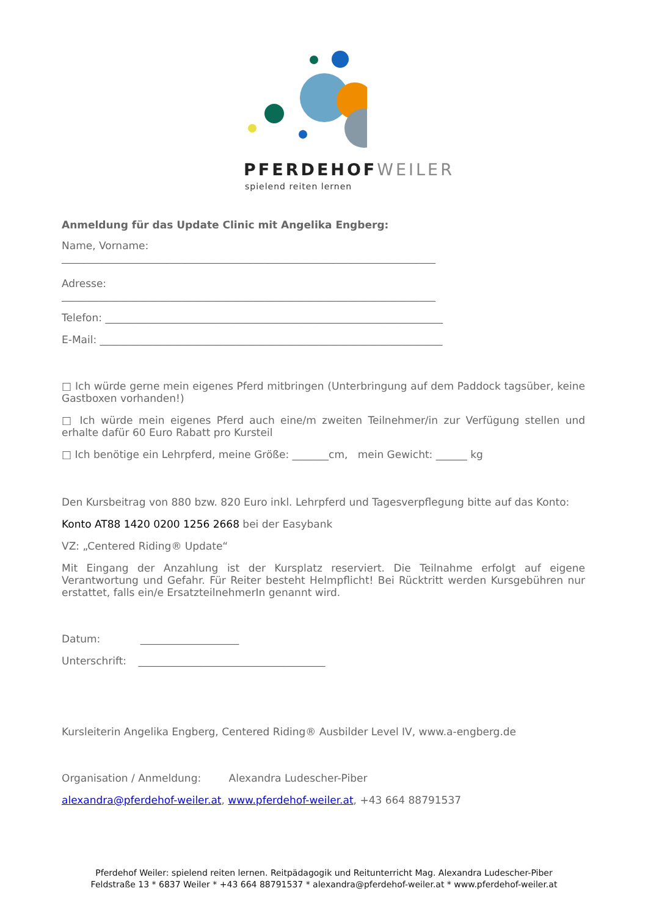PFERDEHOFWEILER
spielend reiten lernen
Anmeldung für das Update Clinic mit Angelika Engberg:
Name, Vorname:
________________________________________________________________________
Adresse:
________________________________________________________________________
Telefon: _________________________________________________________________
E-Mail: __________________________________________________________________
□ Ich würde gerne mein eigenes Pferd mitbringen (Unterbringung auf dem Paddock tagsüber, keine Gastboxen vorhanden!)
□ Ich würde mein eigenes Pferd auch eine/m zweiten Teilnehmer/in zur Verfügung stellen und erhalte dafür 60 Euro Rabatt pro Kursteil
□ Ich benötige ein Lehrpferd, meine Größe: _______cm, mein Gewicht: ______ kg
Den Kursbeitrag von 880 bzw. 820 Euro inkl. Lehrpferd und Tagesverpflegung bitte auf das Konto:
Konto AT88 1420 0200 1256 2668 bei der Easybank
VZ: „Centered Riding® Update“
Mit Eingang der Anzahlung ist der Kursplatz reserviert. Die Teilnahme erfolgt auf eigene Verantwortung und Gefahr. Für Reiter besteht Helmpflicht! Bei Rücktritt werden Kursgebühren nur erstattet, falls ein/e ErsatzteilnehmerIn genannt wird.
Datum: ___________________
Unterschrift: ____________________________________
Kursleiterin Angelika Engberg, Centered Riding® Ausbilder Level IV, www.a-engberg.de
Organisation / Anmeldung: Alexandra Ludescher-Piber
alexandra@pferdehof-weiler.at, www.pferdehof-weiler.at, +43 664 88791537
Pferdehof Weiler: spielend reiten lernen. Reitpädagogik und Reitunterricht Mag. Alexandra Ludescher-Piber
Feldstraße 13 * 6837 Weiler * +43 664 88791537 * alexandra@pferdehof-weiler.at * www.pferdehof-weiler.at